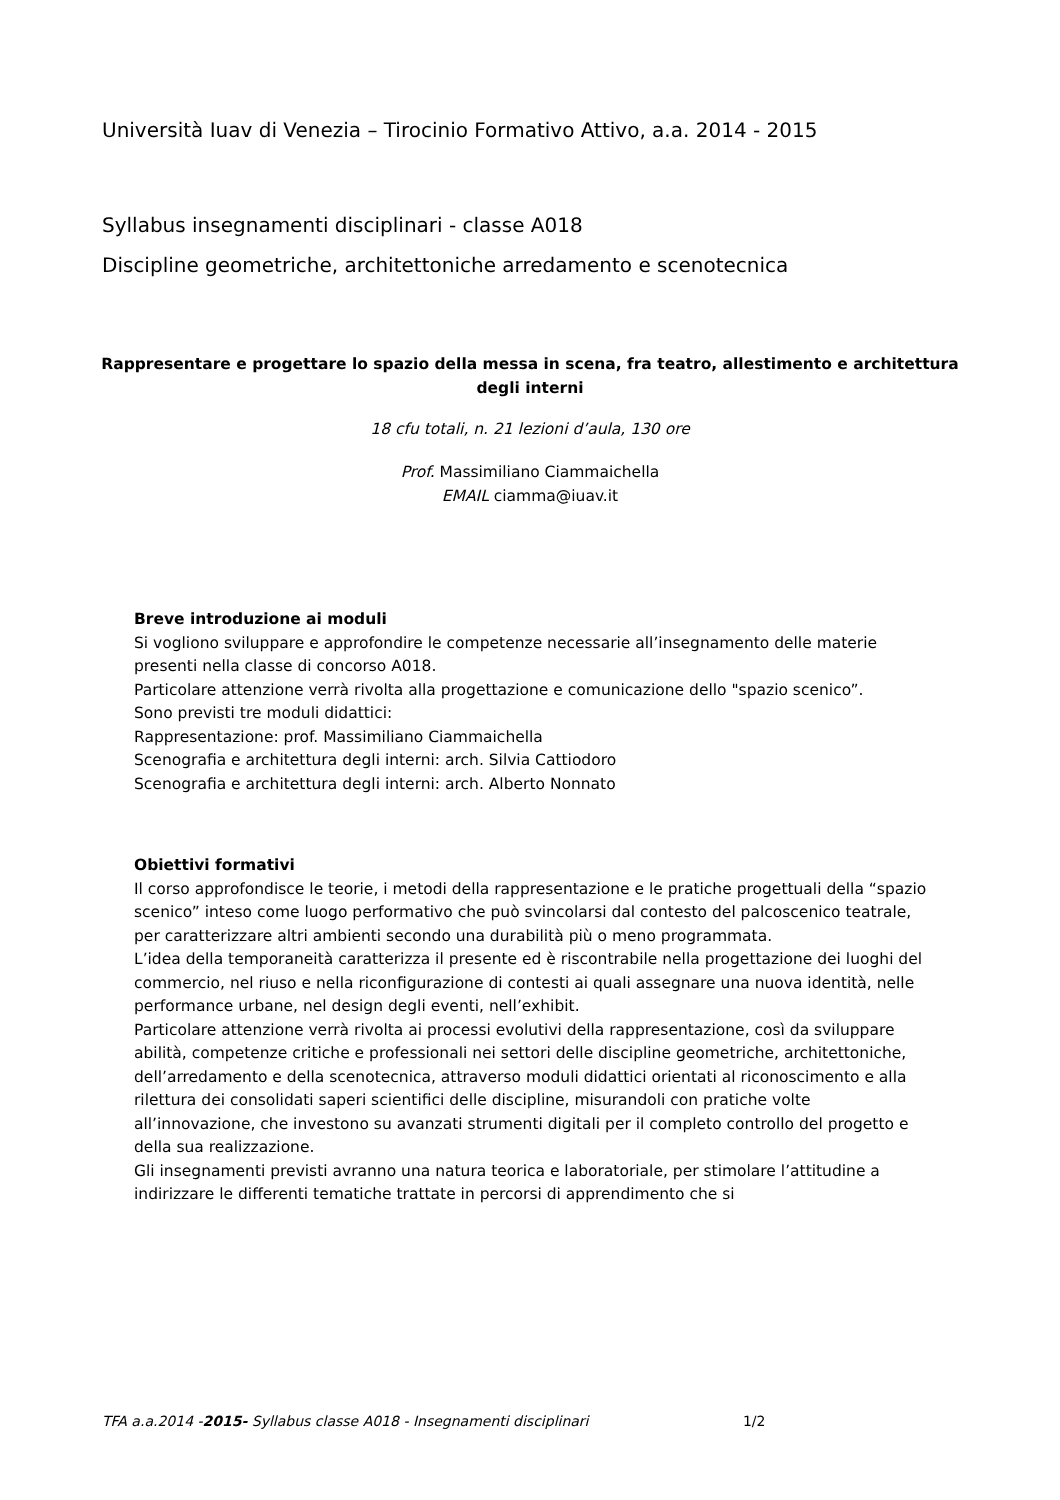Università Iuav di Venezia – Tirocinio Formativo Attivo, a.a. 2014 - 2015
Syllabus insegnamenti disciplinari - classe A018
Discipline geometriche, architettoniche arredamento e scenotecnica
Rappresentare e progettare lo spazio della messa in scena, fra teatro, allestimento e architettura degli interni
18 cfu totali, n. 21 lezioni d’aula, 130 ore
Prof. Massimiliano Ciammaichella
EMAIL ciamma@iuav.it
Breve introduzione ai moduli
Si vogliono sviluppare e approfondire le competenze necessarie all’insegnamento delle materie presenti nella classe di concorso A018.
Particolare attenzione verrà rivolta alla progettazione e comunicazione dello "spazio scenico”.
Sono previsti tre moduli didattici:
Rappresentazione: prof. Massimiliano Ciammaichella
Scenografia e architettura degli interni: arch. Silvia Cattiodoro
Scenografia e architettura degli interni: arch. Alberto Nonnato
Obiettivi formativi
Il corso approfondisce le teorie, i metodi della rappresentazione e le pratiche progettuali della “spazio scenico” inteso come luogo performativo che può svincolarsi dal contesto del palcoscenico teatrale, per caratterizzare altri ambienti secondo una durabilità più o meno programmata.
L’idea della temporaneità caratterizza il presente ed è riscontrabile nella progettazione dei luoghi del commercio, nel riuso e nella riconfigurazione di contesti ai quali assegnare una nuova identità, nelle performance urbane, nel design degli eventi, nell’exhibit.
Particolare attenzione verrà rivolta ai processi evolutivi della rappresentazione, così da sviluppare abilità, competenze critiche e professionali nei settori delle discipline geometriche, architettoniche, dell’arredamento e della scenotecnica, attraverso moduli didattici orientati al riconoscimento e alla rilettura dei consolidati saperi scientifici delle discipline, misurandoli con pratiche volte all’innovazione, che investono su avanzati strumenti digitali per il completo controllo del progetto e della sua realizzazione.
Gli insegnamenti previsti avranno una natura teorica e laboratoriale, per stimolare l’attitudine a indirizzare le differenti tematiche trattate in percorsi di apprendimento che si
TFA a.a.2014 -2015- Syllabus classe A018 - Insegnamenti disciplinari 1/2